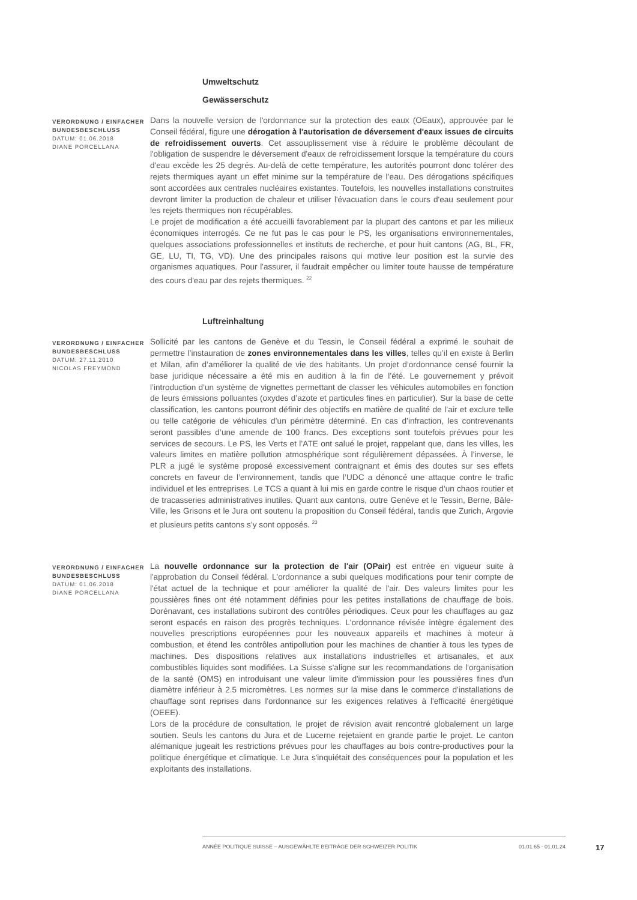Umweltschutz
Gewässerschutz
VERORDNUNG / EINFACHER BUNDESBESCHLUSS
DATUM: 01.06.2018
DIANE PORCELLANA
Dans la nouvelle version de l'ordonnance sur la protection des eaux (OEaux), approuvée par le Conseil fédéral, figure une dérogation à l'autorisation de déversement d'eaux issues de circuits de refroidissement ouverts. Cet assouplissement vise à réduire le problème découlant de l'obligation de suspendre le déversement d'eaux de refroidissement lorsque la température du cours d'eau excède les 25 degrés. Au-delà de cette température, les autorités pourront donc tolérer des rejets thermiques ayant un effet minime sur la température de l’eau. Des dérogations spécifiques sont accordées aux centrales nucléaires existantes. Toutefois, les nouvelles installations construites devront limiter la production de chaleur et utiliser l'évacuation dans le cours d'eau seulement pour les rejets thermiques non récupérables.
Le projet de modification a été accueilli favorablement par la plupart des cantons et par les milieux économiques interrogés. Ce ne fut pas le cas pour le PS, les organisations environnementales, quelques associations professionnelles et instituts de recherche, et pour huit cantons (AG, BL, FR, GE, LU, TI, TG, VD). Une des principales raisons qui motive leur position est la survie des organismes aquatiques. Pour l'assurer, il faudrait empêcher ou limiter toute hausse de température des cours d'eau par des rejets thermiques. <sup>22</sup>
Luftreinhaltung
VERORDNUNG / EINFACHER BUNDESBESCHLUSS
DATUM: 27.11.2010
NICOLAS FREYMOND
Sollicité par les cantons de Genève et du Tessin, le Conseil fédéral a exprimé le souhait de permettre l’instauration de zones environnementales dans les villes, telles qu’il en existe à Berlin et Milan, afin d’améliorer la qualité de vie des habitants. Un projet d’ordonnance censé fournir la base juridique nécessaire a été mis en audition à la fin de l’été. Le gouvernement y prévoit l’introduction d’un système de vignettes permettant de classer les véhicules automobiles en fonction de leurs émissions polluantes (oxydes d’azote et particules fines en particulier). Sur la base de cette classification, les cantons pourront définir des objectifs en matière de qualité de l’air et exclure telle ou telle catégorie de véhicules d’un périmètre déterminé. En cas d’infraction, les contrevenants seront passibles d’une amende de 100 francs. Des exceptions sont toutefois prévues pour les services de secours. Le PS, les Verts et l’ATE ont salué le projet, rappelant que, dans les villes, les valeurs limites en matière pollution atmosphérique sont régulièrement dépassées. À l’inverse, le PLR a jugé le système proposé excessivement contraignant et émis des doutes sur ses effets concrets en faveur de l’environnement, tandis que l’UDC a dénoncé une attaque contre le trafic individuel et les entreprises. Le TCS a quant à lui mis en garde contre le risque d’un chaos routier et de tracasseries administratives inutiles. Quant aux cantons, outre Genève et le Tessin, Berne, Bâle-Ville, les Grisons et le Jura ont soutenu la proposition du Conseil fédéral, tandis que Zurich, Argovie et plusieurs petits cantons s’y sont opposés. <sup>23</sup>
VERORDNUNG / EINFACHER BUNDESBESCHLUSS
DATUM: 01.06.2018
DIANE PORCELLANA
La nouvelle ordonnance sur la protection de l'air (OPair) est entrée en vigueur suite à l'approbation du Conseil fédéral. L'ordonnance a subi quelques modifications pour tenir compte de l'état actuel de la technique et pour améliorer la qualité de l'air. Des valeurs limites pour les poussières fines ont été notamment définies pour les petites installations de chauffage de bois. Dorénavant, ces installations subiront des contrôles périodiques. Ceux pour les chauffages au gaz seront espacés en raison des progrès techniques. L'ordonnance révisée intègre également des nouvelles prescriptions européennes pour les nouveaux appareils et machines à moteur à combustion, et étend les contrôles antipollution pour les machines de chantier à tous les types de machines. Des dispositions relatives aux installations industrielles et artisanales, et aux combustibles liquides sont modifiées. La Suisse s'aligne sur les recommandations de l'organisation de la santé (OMS) en introduisant une valeur limite d'immission pour les poussières fines d'un diamètre inférieur à 2.5 micromètres. Les normes sur la mise dans le commerce d'installations de chauffage sont reprises dans l'ordonnance sur les exigences relatives à l'efficacité énergétique (OEEE).
Lors de la procédure de consultation, le projet de révision avait rencontré globalement un large soutien. Seuls les cantons du Jura et de Lucerne rejetaient en grande partie le projet. Le canton alémanique jugeait les restrictions prévues pour les chauffages au bois contre-productives pour la politique énergétique et climatique. Le Jura s'inquiétait des conséquences pour la population et les exploitants des installations.
ANNÉE POLITIQUE SUISSE – AUSGEWÄHLTE BEITRÄGE DER SCHWEIZER POLITIK 01.01.65 - 01.01.24
17